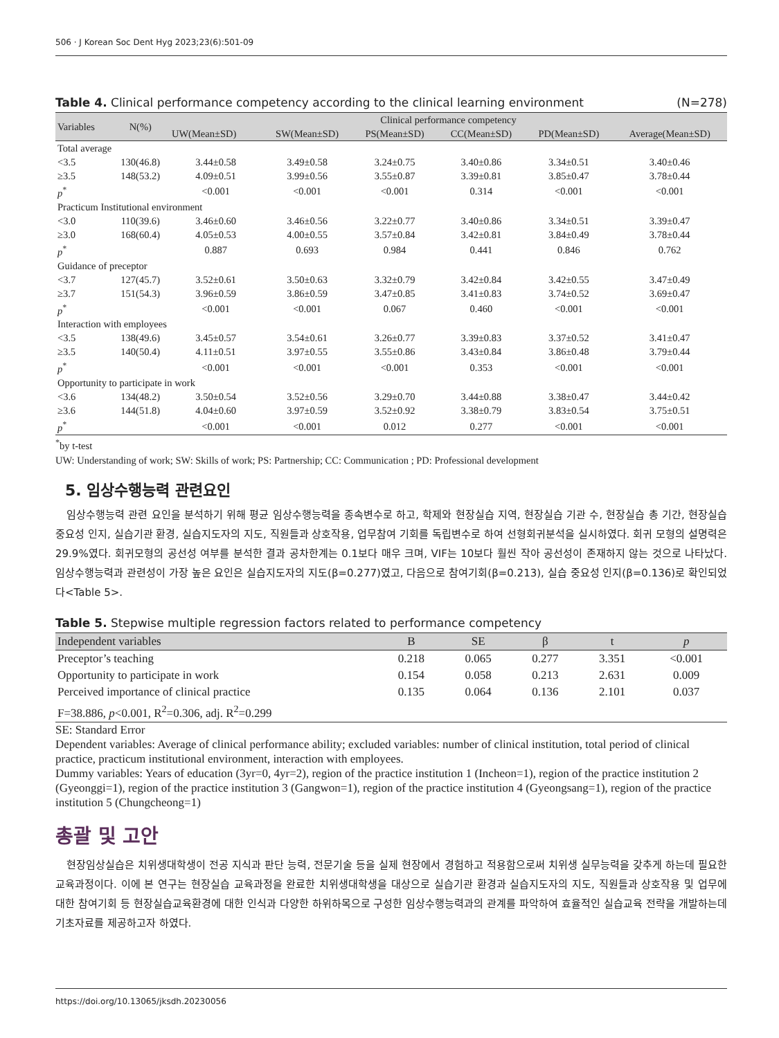506 · J Korean Soc Dent Hyg 2023;23(6):501-09
Table 4. Clinical performance competency according to the clinical learning environment (N=278)
| Variables | N(%) | Clinical performance competency | | | | | |
| --- | --- | --- | --- | --- | --- | --- | --- |
| | | UW(Mean±SD) | SW(Mean±SD) | PS(Mean±SD) | CC(Mean±SD) | PD(Mean±SD) | Average(Mean±SD) |
| Total average | | | | | | | |
| <3.5 | 130(46.8) | 3.44±0.58 | 3.49±0.58 | 3.24±0.75 | 3.40±0.86 | 3.34±0.51 | 3.40±0.46 |
| ≥3.5 | 148(53.2) | 4.09±0.51 | 3.99±0.56 | 3.55±0.87 | 3.39±0.81 | 3.85±0.47 | 3.78±0.44 |
| p<sup>*</sup> | | <0.001 | <0.001 | <0.001 | 0.314 | <0.001 | <0.001 |
| Practicum Institutional environment | | | | | | | |
| <3.0 | 110(39.6) | 3.46±0.60 | 3.46±0.56 | 3.22±0.77 | 3.40±0.86 | 3.34±0.51 | 3.39±0.47 |
| ≥3.0 | 168(60.4) | 4.05±0.53 | 4.00±0.55 | 3.57±0.84 | 3.42±0.81 | 3.84±0.49 | 3.78±0.44 |
| p<sup>*</sup> | | 0.887 | 0.693 | 0.984 | 0.441 | 0.846 | 0.762 |
| Guidance of preceptor | | | | | | | |
| <3.7 | 127(45.7) | 3.52±0.61 | 3.50±0.63 | 3.32±0.79 | 3.42±0.84 | 3.42±0.55 | 3.47±0.49 |
| ≥3.7 | 151(54.3) | 3.96±0.59 | 3.86±0.59 | 3.47±0.85 | 3.41±0.83 | 3.74±0.52 | 3.69±0.47 |
| p<sup>*</sup> | | <0.001 | <0.001 | 0.067 | 0.460 | <0.001 | <0.001 |
| Interaction with employees | | | | | | | |
| <3.5 | 138(49.6) | 3.45±0.57 | 3.54±0.61 | 3.26±0.77 | 3.39±0.83 | 3.37±0.52 | 3.41±0.47 |
| ≥3.5 | 140(50.4) | 4.11±0.51 | 3.97±0.55 | 3.55±0.86 | 3.43±0.84 | 3.86±0.48 | 3.79±0.44 |
| p<sup>*</sup> | | <0.001 | <0.001 | <0.001 | 0.353 | <0.001 | <0.001 |
| Opportunity to participate in work | | | | | | | |
| <3.6 | 134(48.2) | 3.50±0.54 | 3.52±0.56 | 3.29±0.70 | 3.44±0.88 | 3.38±0.47 | 3.44±0.42 |
| ≥3.6 | 144(51.8) | 4.04±0.60 | 3.97±0.59 | 3.52±0.92 | 3.38±0.79 | 3.83±0.54 | 3.75±0.51 |
| p<sup>*</sup> | | <0.001 | <0.001 | 0.012 | 0.277 | <0.001 | <0.001 |
<sup>*</sup> by t-test
UW: Understanding of work; SW: Skills of work; PS: Partnership; CC: Communication ; PD: Professional development
5. 임상수행능력 관련요인
임상수행능력 관련 요인을 분석하기 위해 평균 임상수행능력을 종속변수로 하고, 학제와 현장실습 지역, 현장실습 기관 수, 현장실습 총 기간, 현장실습 중요성 인지, 실습기관 환경, 실습지도자의 지도, 직원들과 상호작용, 업무참여 기회를 독립변수로 하여 선형회귀분석을 실시하였다. 회귀 모형의 설명력은 29.9%였다. 회귀모형의 공선성 여부를 분석한 결과 공차한계는 0.1보다 매우 크며, VIF는 10보다 훨씬 작아 공선성이 존재하지 않는 것으로 나타났다. 임상수행능력과 관련성이 가장 높은 요인은 실습지도자의 지도(β=0.277)였고, 다음으로 참여기회(β=0.213), 실습 중요성 인지(β=0.136)로 확인되었다<Table 5>.
Table 5. Stepwise multiple regression factors related to performance competency
| Independent variables | B | SE | β | t | p |
| --- | --- | --- | --- | --- | --- |
| Preceptor’s teaching | 0.218 | 0.065 | 0.277 | 3.351 | <0.001 |
| Opportunity to participate in work | 0.154 | 0.058 | 0.213 | 2.631 | 0.009 |
| Perceived importance of clinical practice | 0.135 | 0.064 | 0.136 | 2.101 | 0.037 |
| F=38.886, p <0.001, R<sup>2</sup>=0.306, adj. R<sup>2</sup>=0.299 | | | | | |
SE: Standard Error
Dependent variables: Average of clinical performance ability; excluded variables: number of clinical institution, total period of clinical practice, practicum institutional environment, interaction with employees.
Dummy variables: Years of education (3yr=0, 4yr=2), region of the practice institution 1 (Incheon=1), region of the practice institution 2 (Gyeonggi=1), region of the practice institution 3 (Gangwon=1), region of the practice institution 4 (Gyeongsang=1), region of the practice institution 5 (Chungcheong=1)
총괄 및 고안
현장임상실습은 치위생대학생이 전공 지식과 판단 능력, 전문기술 등을 실제 현장에서 경험하고 적용함으로써 치위생 실무능력을 갖추게 하는데 필요한 교육과정이다. 이에 본 연구는 현장실습 교육과정을 완료한 치위생대학생을 대상으로 실습기관 환경과 실습지도자의 지도, 직원들과 상호작용 및 업무에 대한 참여기회 등 현장실습교육환경에 대한 인식과 다양한 하위하목으로 구성한 임상수행능력과의 관계를 파악하여 효율적인 실습교육 전략을 개발하는데 기초자료를 제공하고자 하였다.
https://doi.org/10.13065/jksdh.20230056